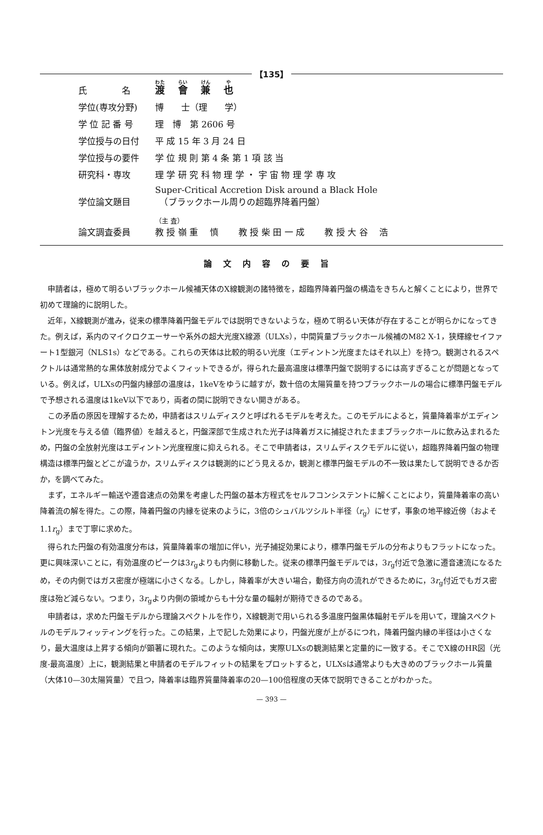【135】
| 氏 名 | 渡 會 兼 也 |
| 学位(専攻分野) | 博 士（理 学） |
| 学 位 記 番 号 | 理 博 第 2606 号 |
| 学位授与の日付 | 平 成 15 年 3 月 24 日 |
| 学位授与の要件 | 学 位 規 則 第 4 条 第 1 項 該 当 |
| 研究科・専攻 | 理 学 研 究 科 物 理 学 ・ 宇 宙 物 理 学 専 攻 |
| 学位論文題目 | Super-Critical Accretion Disk around a Black Hole （ブラックホール周りの超臨界降着円盤） |
| 論文調査委員 | （主 査） 教 授 嶺 重 慎 教 授 柴 田 一 成 教 授 大 谷 浩 |
論文内容の要旨
申請者は，極めて明るいブラックホール候補天体のX線観測の諸特徴を，超臨界降着円盤の構造をきちんと解くことにより，世界で初めて理論的に説明した。
近年，X線観測が進み，従来の標準降着円盤モデルでは説明できないような，極めて明るい天体が存在することが明らかになってきた。例えば，系内のマイクロクエーサーや系外の超大光度X線源（ULXs），中間質量ブラックホール候補のM82 X-1，狭輝線セイファート1型銀河（NLS1s）などである。これらの天体は比較的明るい光度（エディントン光度またはそれ以上）を持つ。観測されるスペクトルは通常熱的な黒体放射成分でよくフィットできるが，得られた最高温度は標準円盤で説明するには高すぎることが問題となっている。例えば，ULXsの円盤内縁部の温度は，1keVをゆうに越すが，数十倍の太陽質量を持つブラックホールの場合に標準円盤モデルで予想される温度は1keV以下であり，両者の間に説明できない開きがある。
この矛盾の原因を理解するため，申請者はスリムディスクと呼ばれるモデルを考えた。このモデルによると，質量降着率がエディントン光度を与える値（臨界値）を越えると，円盤深部で生成された光子は降着ガスに捕捉されたままブラックホールに飲み込まれるため，円盤の全放射光度はエディントン光度程度に抑えられる。そこで申請者は，スリムディスクモデルに従い，超臨界降着円盤の物理構造は標準円盤とどこが違うか，スリムディスクは観測的にどう見えるか，観測と標準円盤モデルの不一致は果たして説明できるか否か，を調べてみた。
まず，エネルギー輸送や遷音速点の効果を考慮した円盤の基本方程式をセルフコンシステントに解くことにより，質量降着率の高い降着流の解を得た。この際，降着円盤の内縁を従来のように，3倍のシュバルツシルト半径（r<sub>g</sub>）にせず，事象の地平線近傍（およそ1.1r<sub>g</sub>）まで丁寧に求めた。
得られた円盤の有効温度分布は，質量降着率の増加に伴い，光子捕捉効果により，標準円盤モデルの分布よりもフラットになった。更に興味深いことに，有効温度のピークは3r<sub>g</sub>よりも内側に移動した。従来の標準円盤モデルでは，3r<sub>g</sub>付近で急激に遷音速流になるため，その内側ではガス密度が極端に小さくなる。しかし，降着率が大きい場合，動径方向の流れができるために，3r<sub>g</sub>付近でもガス密度は殆ど減らない。つまり，3r<sub>g</sub>より内側の領域からも十分な量の輻射が期待できるのである。
申請者は，求めた円盤モデルから理論スペクトルを作り，X線観測で用いられる多温度円盤黒体輻射モデルを用いて，理論スペクトルのモデルフィッティングを行った。この結果，上で記した効果により，円盤光度が上がるにつれ，降着円盤内縁の半径は小さくなり，最大温度は上昇する傾向が顕著に現れた。このような傾向は，実際ULXsの観測結果と定量的に一致する。そこでX線のHR図（光度-最高温度）上に，観測結果と申請者のモデルフィットの結果をプロットすると，ULXsは通常よりも大きめのブラックホール質量（大体10—30太陽質量）で且つ，降着率は臨界質量降着率の20—100倍程度の天体で説明できることがわかった。
— 393 —